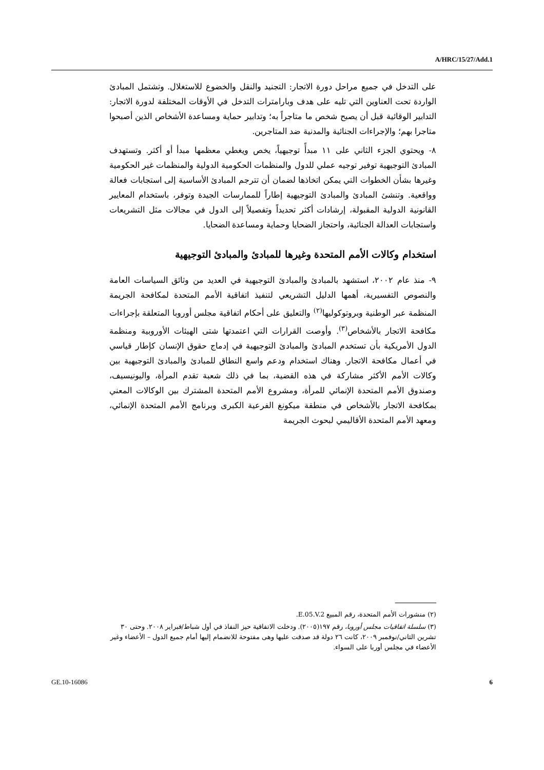A/HRC/15/27/Add.1
على التدخل في جميع مراحل دورة الاتجار: التجنيد والنقل والخضوع للاستغلال. وتشتمل المبادئ الواردة تحت العناوين التي تليه على هدف وبارامترات التدخل في الأوقات المختلفة لدورة الاتجار: التدابير الوقائية قبل أن يصبح شخص ما متاجراً به؛ وتدابير حماية ومساعدة الأشخاص الذين أصبحوا متاجرا بهم؛ والإجراءات الجنائية والمدنية ضد المتاجرين.
٨- ويحتوي الجزء الثاني على ١١ مبدأً توجيهياً، يخص ويغطي معظمها مبدأ أو أكثر. وتستهدف المبادئ التوجيهية توفير توجيه عملي للدول والمنظمات الحكومية الدولية والمنظمات غير الحكومية وغيرها بشأن الخطوات التي يمكن اتخاذها لضمان أن تترجم المبادئ الأساسية إلى استجابات فعالة وواقعية. وتنشئ المبادئ والمبادئ التوجيهية إطاراً للممارسات الجيدة وتوفر، باستخدام المعايير القانونية الدولية المقبولة، إرشادات أكثر تحديداً وتفصيلاً إلى الدول في مجالات مثل التشريعات واستجابات العدالة الجنائية، واحتجاز الضحايا وحماية ومساعدة الضحايا.
استخدام وكالات الأمم المتحدة وغيرها للمبادئ والمبادئ التوجيهية
٩- منذ عام ٢٠٠٢، استشهد بالمبادئ والمبادئ التوجيهية في العديد من وثائق السياسات العامة والنصوص التفسيرية، أهمها الدليل التشريعي لتنفيذ اتفاقية الأمم المتحدة لمكافحة الجريمة المنظمة عبر الوطنية وبروتوكوليها<sup>(٢)</sup> والتعليق على أحكام اتفاقية مجلس أوروبا المتعلقة بإجراءات مكافحة الاتجار بالأشخاص<sup>(٣)</sup>. وأوصت القرارات التي اعتمدتها شتى الهيئات الأوروبية ومنظمة الدول الأمريكية بأن تستخدم المبادئ والمبادئ التوجيهية في إدماج حقوق الإنسان كإطار قياسي في أعمال مكافحة الاتجار. وهناك استخدام ودعم واسع النطاق للمبادئ والمبادئ التوجيهية بين وكالات الأمم الأكثر مشاركة في هذه القضية، بما في ذلك شعبة تقدم المرأة، واليونيسيف، وصندوق الأمم المتحدة الإنمائي للمرأة، ومشروع الأمم المتحدة المشترك بين الوكالات المعني بمكافحة الاتجار بالأشخاص في منطقة ميكونغ الفرعية الكبرى وبرنامج الأمم المتحدة الإنمائي، ومعهد الأمم المتحدة الأقاليمي لبحوث الجريمة
(٢) منشورات الأمم المتحدة، رقم المبيع E.05.V.2.
(٣) سلسلة اتفاقيات مجلس أوروبا، رقم ١٩٧(٢٠٠٥). ودخلت الاتفاقية حيز النفاذ في أول شباط/فبراير ٢٠٠٨. وحتى ٣٠ تشرين الثاني/نوفمبر ٢٠٠٩، كانت ٢٦ دولة قد صدقت عليها وهى مفتوحة للانضمام إليها أمام جميع الدول – الأعضاء وغير الأعضاء في مجلس أوربا على السواء.
GE.10-16086 6